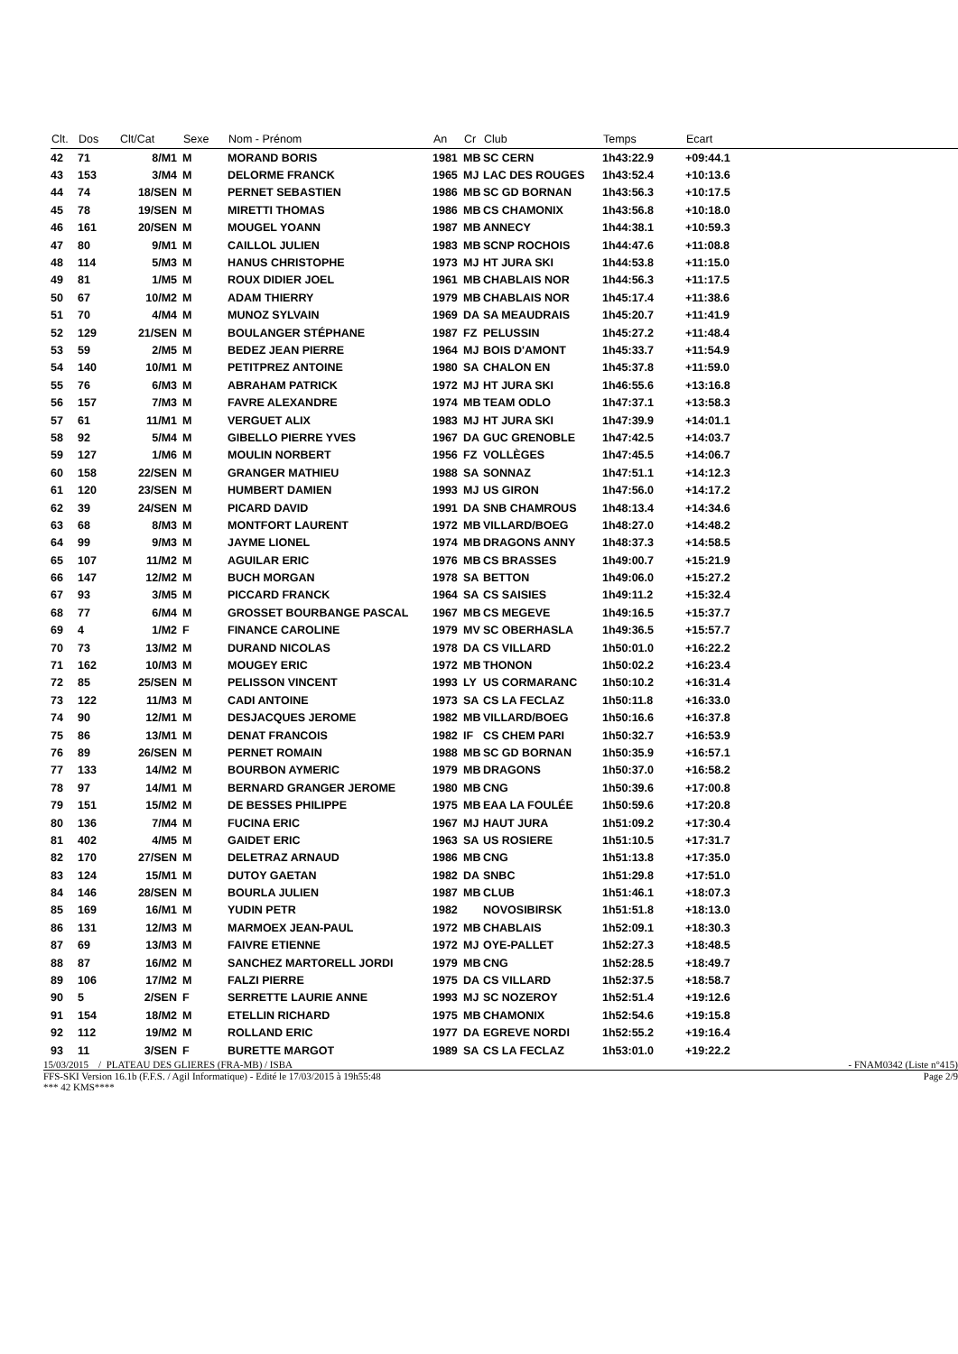| Clt. | Dos | Clt/Cat | Sexe | Nom - Prénom | An | Cr | Club | Temps | Ecart | |
| --- | --- | --- | --- | --- | --- | --- | --- | --- | --- | --- |
| 42 | 71 | 8/M1 | M | MORAND BORIS | 1981 | MB | SC CERN | 1h43:22.9 | +09:44.1 | |
| 43 | 153 | 3/M4 | M | DELORME FRANCK | 1965 | MJ | LAC DES ROUGES | 1h43:52.4 | +10:13.6 | |
| 44 | 74 | 18/SEN | M | PERNET SEBASTIEN | 1986 | MB | SC GD BORNAN | 1h43:56.3 | +10:17.5 | |
| 45 | 78 | 19/SEN | M | MIRETTI THOMAS | 1986 | MB | CS CHAMONIX | 1h43:56.8 | +10:18.0 | |
| 46 | 161 | 20/SEN | M | MOUGEL YOANN | 1987 | MB | ANNECY | 1h44:38.1 | +10:59.3 | |
| 47 | 80 | 9/M1 | M | CAILLOL JULIEN | 1983 | MB | SCNP ROCHOIS | 1h44:47.6 | +11:08.8 | |
| 48 | 114 | 5/M3 | M | HANUS CHRISTOPHE | 1973 | MJ | HT JURA SKI | 1h44:53.8 | +11:15.0 | |
| 49 | 81 | 1/M5 | M | ROUX DIDIER JOEL | 1961 | MB | CHABLAIS NOR | 1h44:56.3 | +11:17.5 | |
| 50 | 67 | 10/M2 | M | ADAM THIERRY | 1979 | MB | CHABLAIS NOR | 1h45:17.4 | +11:38.6 | |
| 51 | 70 | 4/M4 | M | MUNOZ SYLVAIN | 1969 | DA | SA MEAUDRAIS | 1h45:20.7 | +11:41.9 | |
| 52 | 129 | 21/SEN | M | BOULANGER STÉPHANE | 1987 | FZ | PELUSSIN | 1h45:27.2 | +11:48.4 | |
| 53 | 59 | 2/M5 | M | BEDEZ JEAN PIERRE | 1964 | MJ | BOIS D'AMONT | 1h45:33.7 | +11:54.9 | |
| 54 | 140 | 10/M1 | M | PETITPREZ ANTOINE | 1980 | SA | CHALON EN | 1h45:37.8 | +11:59.0 | |
| 55 | 76 | 6/M3 | M | ABRAHAM PATRICK | 1972 | MJ | HT JURA SKI | 1h46:55.6 | +13:16.8 | |
| 56 | 157 | 7/M3 | M | FAVRE ALEXANDRE | 1974 | MB | TEAM ODLO | 1h47:37.1 | +13:58.3 | |
| 57 | 61 | 11/M1 | M | VERGUET ALIX | 1983 | MJ | HT JURA SKI | 1h47:39.9 | +14:01.1 | |
| 58 | 92 | 5/M4 | M | GIBELLO PIERRE YVES | 1967 | DA | GUC GRENOBLE | 1h47:42.5 | +14:03.7 | |
| 59 | 127 | 1/M6 | M | MOULIN NORBERT | 1956 | FZ | VOLLÈGES | 1h47:45.5 | +14:06.7 | |
| 60 | 158 | 22/SEN | M | GRANGER MATHIEU | 1988 | SA | SONNAZ | 1h47:51.1 | +14:12.3 | |
| 61 | 120 | 23/SEN | M | HUMBERT DAMIEN | 1993 | MJ | US GIRON | 1h47:56.0 | +14:17.2 | |
| 62 | 39 | 24/SEN | M | PICARD DAVID | 1991 | DA | SNB CHAMROUS | 1h48:13.4 | +14:34.6 | |
| 63 | 68 | 8/M3 | M | MONTFORT LAURENT | 1972 | MB | VILLARD/BOEG | 1h48:27.0 | +14:48.2 | |
| 64 | 99 | 9/M3 | M | JAYME LIONEL | 1974 | MB | DRAGONS ANNY | 1h48:37.3 | +14:58.5 | |
| 65 | 107 | 11/M2 | M | AGUILAR ERIC | 1976 | MB | CS BRASSES | 1h49:00.7 | +15:21.9 | |
| 66 | 147 | 12/M2 | M | BUCH MORGAN | 1978 | SA | BETTON | 1h49:06.0 | +15:27.2 | |
| 67 | 93 | 3/M5 | M | PICCARD FRANCK | 1964 | SA | CS SAISIES | 1h49:11.2 | +15:32.4 | |
| 68 | 77 | 6/M4 | M | GROSSET BOURBANGE PASCAL | 1967 | MB | CS MEGEVE | 1h49:16.5 | +15:37.7 | |
| 69 | 4 | 1/M2 | F | FINANCE CAROLINE | 1979 | MV | SC OBERHASLA | 1h49:36.5 | +15:57.7 | |
| 70 | 73 | 13/M2 | M | DURAND NICOLAS | 1978 | DA | CS VILLARD | 1h50:01.0 | +16:22.2 | |
| 71 | 162 | 10/M3 | M | MOUGEY ERIC | 1972 | MB | THONON | 1h50:02.2 | +16:23.4 | |
| 72 | 85 | 25/SEN | M | PELISSON VINCENT | 1993 | LY | US CORMARANC | 1h50:10.2 | +16:31.4 | |
| 73 | 122 | 11/M3 | M | CADI ANTOINE | 1973 | SA | CS LA FECLAZ | 1h50:11.8 | +16:33.0 | |
| 74 | 90 | 12/M1 | M | DESJACQUES JEROME | 1982 | MB | VILLARD/BOEG | 1h50:16.6 | +16:37.8 | |
| 75 | 86 | 13/M1 | M | DENAT FRANCOIS | 1982 | IF | CS CHEM PARI | 1h50:32.7 | +16:53.9 | |
| 76 | 89 | 26/SEN | M | PERNET ROMAIN | 1988 | MB | SC GD BORNAN | 1h50:35.9 | +16:57.1 | |
| 77 | 133 | 14/M2 | M | BOURBON AYMERIC | 1979 | MB | DRAGONS | 1h50:37.0 | +16:58.2 | |
| 78 | 97 | 14/M1 | M | BERNARD GRANGER JEROME | 1980 | MB | CNG | 1h50:39.6 | +17:00.8 | |
| 79 | 151 | 15/M2 | M | DE BESSES PHILIPPE | 1975 | MB | EAA LA FOULÉE | 1h50:59.6 | +17:20.8 | |
| 80 | 136 | 7/M4 | M | FUCINA ERIC | 1967 | MJ | HAUT JURA | 1h51:09.2 | +17:30.4 | |
| 81 | 402 | 4/M5 | M | GAIDET ERIC | 1963 | SA | US ROSIERE | 1h51:10.5 | +17:31.7 | |
| 82 | 170 | 27/SEN | M | DELETRAZ ARNAUD | 1986 | MB | CNG | 1h51:13.8 | +17:35.0 | |
| 83 | 124 | 15/M1 | M | DUTOY GAETAN | 1982 | DA | SNBC | 1h51:29.8 | +17:51.0 | |
| 84 | 146 | 28/SEN | M | BOURLA JULIEN | 1987 | MB | CLUB | 1h51:46.1 | +18:07.3 | |
| 85 | 169 | 16/M1 | M | YUDIN PETR | 1982 | | NOVOSIBIRSK | 1h51:51.8 | +18:13.0 | |
| 86 | 131 | 12/M3 | M | MARMOEX JEAN-PAUL | 1972 | MB | CHABLAIS | 1h52:09.1 | +18:30.3 | |
| 87 | 69 | 13/M3 | M | FAIVRE ETIENNE | 1972 | MJ | OYE-PALLET | 1h52:27.3 | +18:48.5 | |
| 88 | 87 | 16/M2 | M | SANCHEZ MARTORELL JORDI | 1979 | MB | CNG | 1h52:28.5 | +18:49.7 | |
| 89 | 106 | 17/M2 | M | FALZI PIERRE | 1975 | DA | CS VILLARD | 1h52:37.5 | +18:58.7 | |
| 90 | 5 | 2/SEN | F | SERRETTE LAURIE ANNE | 1993 | MJ | SC NOZEROY | 1h52:51.4 | +19:12.6 | |
| 91 | 154 | 18/M2 | M | ETELLIN RICHARD | 1975 | MB | CHAMONIX | 1h52:54.6 | +19:15.8 | |
| 92 | 112 | 19/M2 | M | ROLLAND ERIC | 1977 | DA | EGREVE NORDI | 1h52:55.2 | +19:16.4 | |
| 93 | 11 | 3/SEN | F | BURETTE MARGOT | 1989 | SA | CS LA FECLAZ | 1h53:01.0 | +19:22.2 | |
15/03/2015 / PLATEAU DES GLIERES (FRA-MB) / ISBA - FNAM0342 (Liste n°415)
FFS-SKI Version 16.1b (F.F.S. / Agil Informatique) - Edité le 17/03/2015 à 19h55:48 Page 2/9
*** 42 KMS****